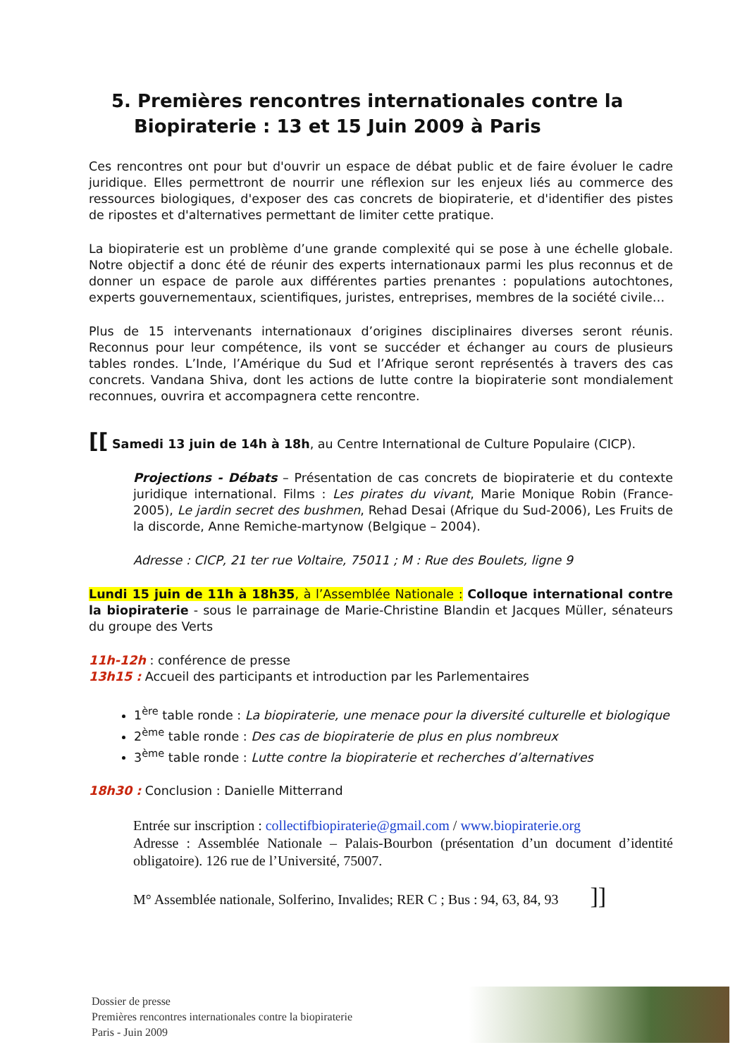5. Premières rencontres internationales contre la
Biopiraterie : 13 et 15 Juin 2009 à Paris
Ces rencontres ont pour but d'ouvrir un espace de débat public et de faire évoluer le cadre juridique. Elles permettront de nourrir une réflexion sur les enjeux liés au commerce des ressources biologiques, d'exposer des cas concrets de biopiraterie, et d'identifier des pistes de ripostes et d'alternatives permettant de limiter cette pratique.
La biopiraterie est un problème d’une grande complexité qui se pose à une échelle globale. Notre objectif a donc été de réunir des experts internationaux parmi les plus reconnus et de donner un espace de parole aux différentes parties prenantes : populations autochtones, experts gouvernementaux, scientifiques, juristes, entreprises, membres de la société civile…
Plus de 15 intervenants internationaux d’origines disciplinaires diverses seront réunis. Reconnus pour leur compétence, ils vont se succéder et échanger au cours de plusieurs tables rondes. L’Inde, l’Amérique du Sud et l’Afrique seront représentés à travers des cas concrets. Vandana Shiva, dont les actions de lutte contre la biopiraterie sont mondialement reconnues, ouvrira et accompagnera cette rencontre.
[[ Samedi 13 juin de 14h à 18h, au Centre International de Culture Populaire (CICP).
Projections - Débats – Présentation de cas concrets de biopiraterie et du contexte juridique international. Films : Les pirates du vivant, Marie Monique Robin (France-2005), Le jardin secret des bushmen, Rehad Desai (Afrique du Sud-2006), Les Fruits de la discorde, Anne Remiche-martynow (Belgique – 2004).
Adresse : CICP, 21 ter rue Voltaire, 75011 ; M : Rue des Boulets, ligne 9
Lundi 15 juin de 11h à 18h35, à l’Assemblée Nationale : Colloque international contre la biopiraterie - sous le parrainage de Marie-Christine Blandin et Jacques Müller, sénateurs du groupe des Verts
11h-12h : conférence de presse
13h15 : Accueil des participants et introduction par les Parlementaires
1<sup>ère</sup> table ronde : La biopiraterie, une menace pour la diversité culturelle et biologique
2<sup>ème</sup> table ronde : Des cas de biopiraterie de plus en plus nombreux
3<sup>ème</sup> table ronde : Lutte contre la biopiraterie et recherches d’alternatives
18h30 : Conclusion : Danielle Mitterrand
Entrée sur inscription : collectifbiopiraterie@gmail.com / www.biopiraterie.org
Adresse : Assemblée Nationale – Palais-Bourbon (présentation d’un document d’identité obligatoire). 126 rue de l’Université, 75007.
M° Assemblée nationale, Solferino, Invalides; RER C ; Bus : 94, 63, 84, 93 ]]
Dossier de presse
Premières rencontres internationales contre la biopiraterie
Paris - Juin 2009